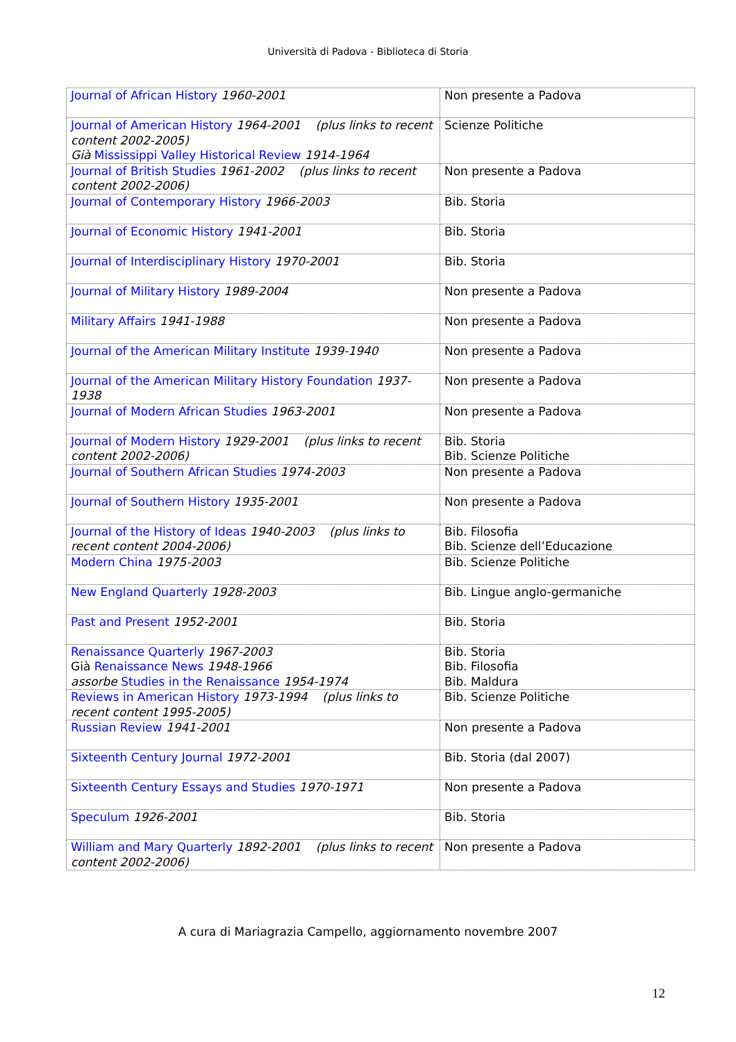Università di Padova - Biblioteca di Storia
| Journal of African History 1960-2001 | Non presente a Padova |
| Journal of American History 1964-2001 (plus links to recent content 2002-2005) Già Mississippi Valley Historical Review 1914-1964 | Scienze Politiche |
| Journal of British Studies 1961-2002 (plus links to recent content 2002-2006) | Non presente a Padova |
| Journal of Contemporary History 1966-2003 | Bib. Storia |
| Journal of Economic History 1941-2001 | Bib. Storia |
| Journal of Interdisciplinary History 1970-2001 | Bib. Storia |
| Journal of Military History 1989-2004 | Non presente a Padova |
| Military Affairs 1941-1988 | Non presente a Padova |
| Journal of the American Military Institute 1939-1940 | Non presente a Padova |
| Journal of the American Military History Foundation 1937-1938 | Non presente a Padova |
| Journal of Modern African Studies 1963-2001 | Non presente a Padova |
| Journal of Modern History 1929-2001 (plus links to recent content 2002-2006) | Bib. Storia Bib. Scienze Politiche |
| Journal of Southern African Studies 1974-2003 | Non presente a Padova |
| Journal of Southern History 1935-2001 | Non presente a Padova |
| Journal of the History of Ideas 1940-2003 (plus links to recent content 2004-2006) | Bib. Filosofia Bib. Scienze dell’Educazione |
| Modern China 1975-2003 | Bib. Scienze Politiche |
| New England Quarterly 1928-2003 | Bib. Lingue anglo-germaniche |
| Past and Present 1952-2001 | Bib. Storia |
| Renaissance Quarterly 1967-2003 Già Renaissance News 1948-1966 assorbe Studies in the Renaissance 1954-1974 | Bib. Storia Bib. Filosofia Bib. Maldura |
| Reviews in American History 1973-1994 (plus links to recent content 1995-2005) | Bib. Scienze Politiche |
| Russian Review 1941-2001 | Non presente a Padova |
| Sixteenth Century Journal 1972-2001 | Bib. Storia (dal 2007) |
| Sixteenth Century Essays and Studies 1970-1971 | Non presente a Padova |
| Speculum 1926-2001 | Bib. Storia |
| William and Mary Quarterly 1892-2001 (plus links to recent content 2002-2006) | Non presente a Padova |
A cura di Mariagrazia Campello, aggiornamento novembre 2007
12